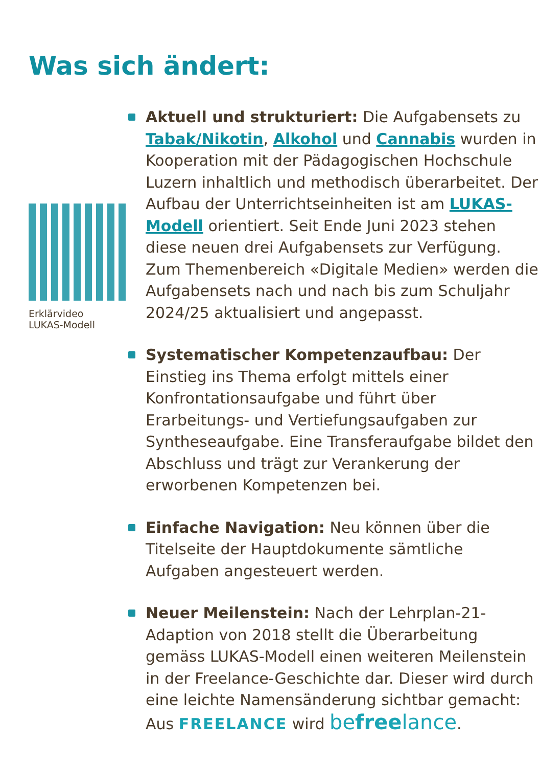Was sich ändert:
Erklärvideo
LUKAS-Modell
Aktuell und strukturiert: Die Aufgabensets zu Tabak/Nikotin, Alkohol und Cannabis wurden in Kooperation mit der Pädagogischen Hochschule Luzern inhaltlich und methodisch überarbeitet. Der Aufbau der Unterrichtseinheiten ist am LUKAS-Modell orientiert. Seit Ende Juni 2023 stehen diese neuen drei Aufgabensets zur Verfügung.
Zum Themenbereich «Digitale Medien» werden die Aufgabensets nach und nach bis zum Schuljahr 2024/25 aktualisiert und angepasst.
Systematischer Kompetenzaufbau: Der Einstieg ins Thema erfolgt mittels einer Konfrontationsaufgabe und führt über Erarbeitungs- und Vertiefungsaufgaben zur Syntheseaufgabe. Eine Transferaufgabe bildet den Abschluss und trägt zur Verankerung der erworbenen Kompetenzen bei.
Einfache Navigation: Neu können über die Titelseite der Hauptdokumente sämtliche Aufgaben angesteuert werden.
Neuer Meilenstein: Nach der Lehrplan-21-Adaption von 2018 stellt die Überarbeitung gemäss LUKAS-Modell einen weiteren Meilenstein in der Freelance-Geschichte dar. Dieser wird durch eine leichte Namensänderung sichtbar gemacht:
Aus FREELANCE wird befreelance.